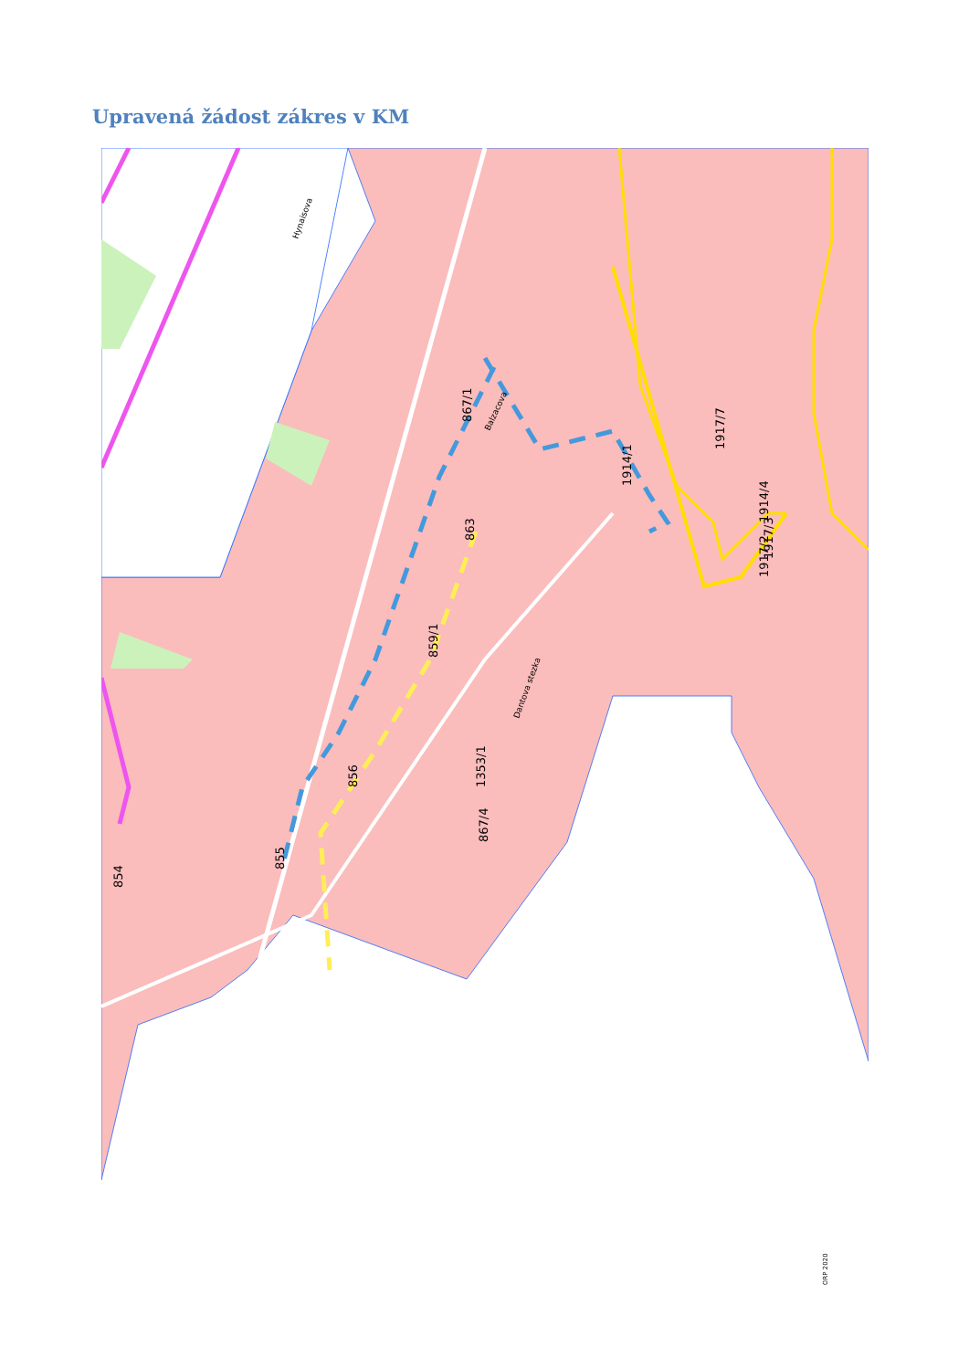Upravená žádost zákres v KM
867/1
1914/1
1917/7
1914/4
1917/2
1917/3
863
859/1
1353/1
856
867/4
855
854
Hynaisova
Balzacova
Dantova stezka
ORP 2020